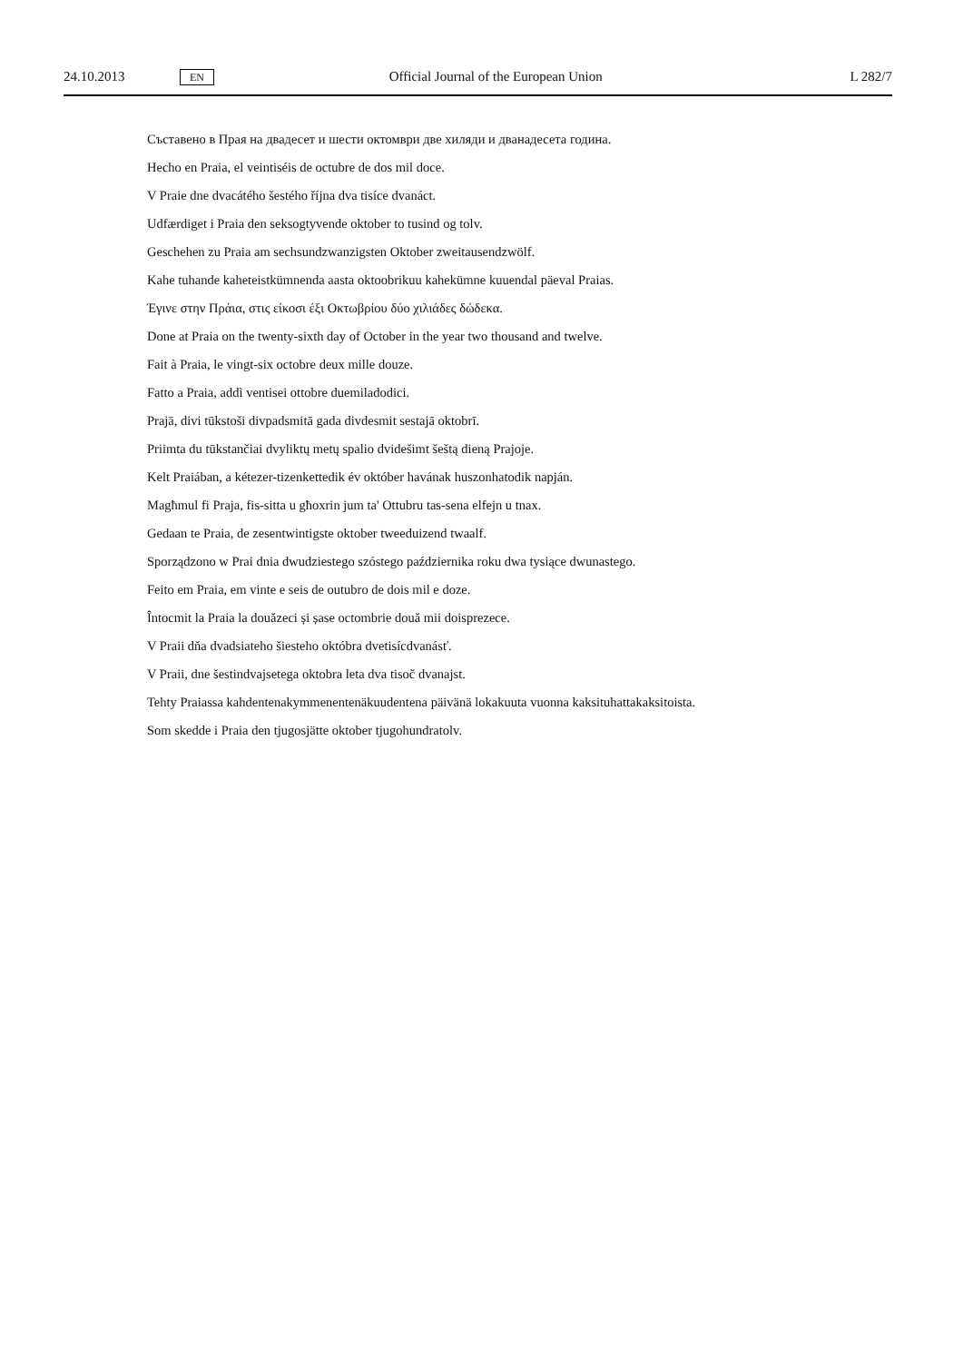24.10.2013 EN Official Journal of the European Union L 282/7
Съставено в Прая на двадесет и шести октомври две хиляди и дванадесета година.
Hecho en Praia, el veintiséis de octubre de dos mil doce.
V Praie dne dvacátého šestého října dva tisíce dvanáct.
Udfærdiget i Praia den seksogtyvende oktober to tusind og tolv.
Geschehen zu Praia am sechsundzwanzigsten Oktober zweitausendzwölf.
Kahe tuhande kaheteistkümnenda aasta oktoobrikuu kahekümne kuuendal päeval Praias.
Έγινε στην Πράια, στις είκοσι έξι Οκτωβρίου δύο χιλιάδες δώδεκα.
Done at Praia on the twenty-sixth day of October in the year two thousand and twelve.
Fait à Praia, le vingt-six octobre deux mille douze.
Fatto a Praia, addì ventisei ottobre duemiladodici.
Prajā, divi tūkstoši divpadsmitā gada divdesmit sestajā oktobrī.
Priimta du tūkstančiai dvyliktų metų spalio dvidešimt šeštą dieną Prajoje.
Kelt Praiában, a kétezer-tizenkettedik év október havának huszonhatodik napján.
Magħmul fi Praja, fis-sitta u għoxrin jum ta' Ottubru tas-sena elfejn u tnax.
Gedaan te Praia, de zesentwintigste oktober tweeduizend twaalf.
Sporządzono w Prai dnia dwudziestego szóstego października roku dwa tysiące dwunastego.
Feito em Praia, em vinte e seis de outubro de dois mil e doze.
Întocmit la Praia la douăzeci și șase octombrie două mii doisprezece.
V Praii dňa dvadsiateho šiesteho októbra dvetisícdvanásť.
V Praii, dne šestindvajsetega oktobra leta dva tisoč dvanajst.
Tehty Praiassa kahdentenakymmenentenäkuudentena päivänä lokakuuta vuonna kaksituhattakaksitoista.
Som skedde i Praia den tjugosjätte oktober tjugohundratolv.